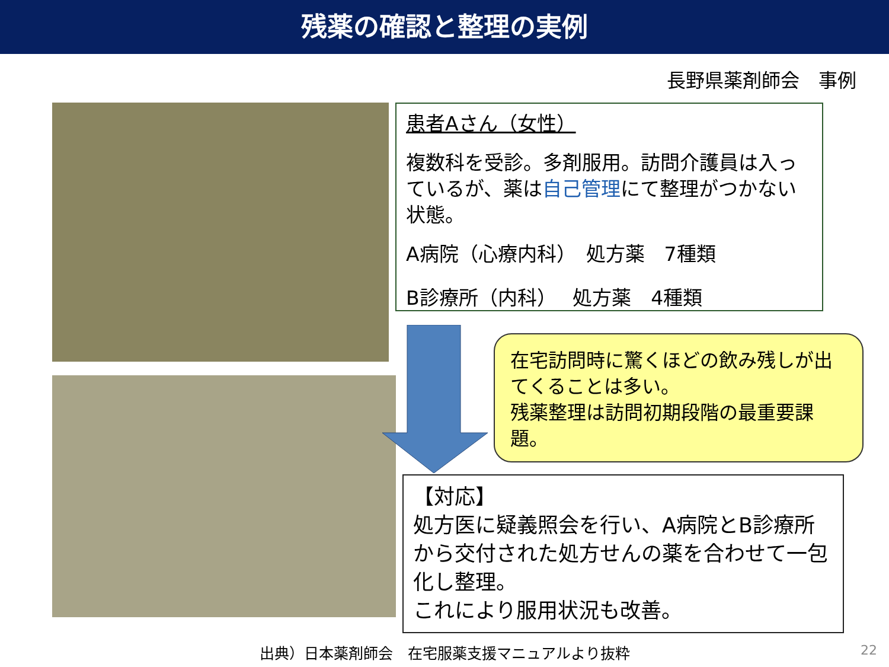残薬の確認と整理の実例
長野県薬剤師会　事例
患者Aさん（女性）
複数科を受診。多剤服用。訪問介護員は入っているが、薬は自己管理にて整理がつかない状態。
A病院（心療内科）　処方薬　7種類
B診療所（内科）　 処方薬　4種類
在宅訪問時に驚くほどの飲み残しが出てくることは多い。
残薬整理は訪問初期段階の最重要課題。
【対応】
処方医に疑義照会を行い、A病院とB診療所から交付された処方せんの薬を合わせて一包化し整理。
これにより服用状況も改善。
出典）日本薬剤師会　在宅服薬支援マニュアルより抜粋 22